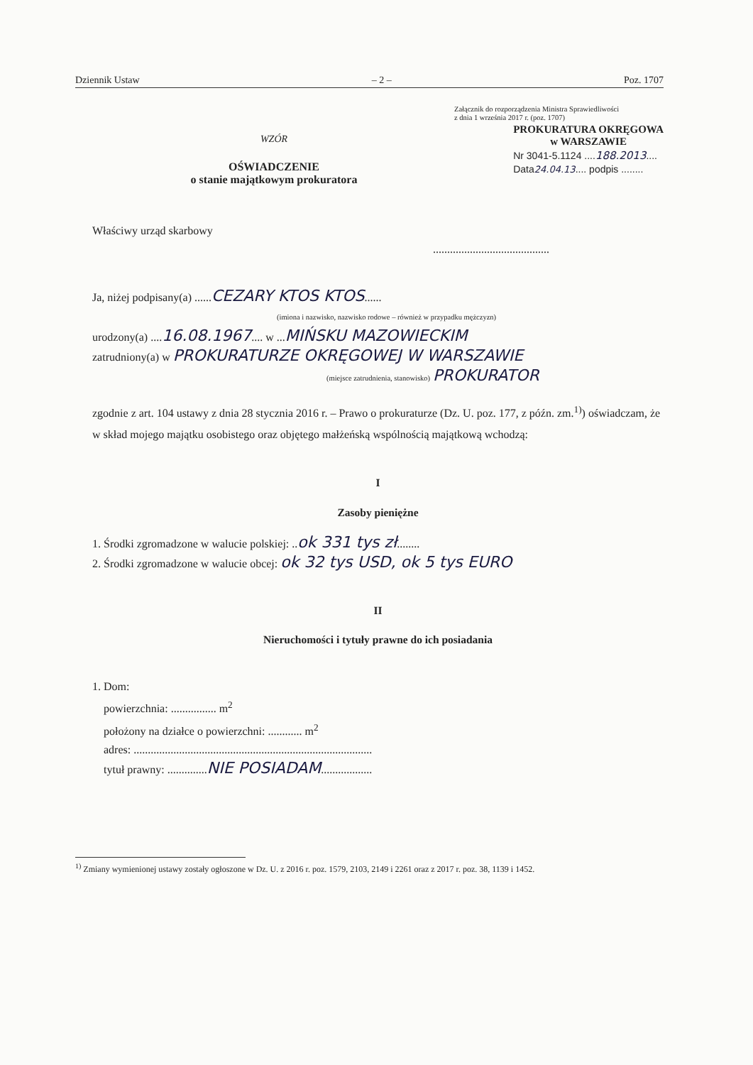Dziennik Ustaw – 2 – Poz. 1707
Załącznik do rozporządzenia Ministra Sprawiedliwości
z dnia 1 września 2017 r. (poz. 1707)
WZÓR
OŚWIADCZENIE
o stanie majątkowym prokuratora
PROKURATURA OKRĘGOWA
w WARSZAWIE
Nr 3041-5.1124 ....188.2013....
Data24.04.13.... podpis ........
Właściwy urząd skarbowy
.........................................
Ja, niżej podpisany(a) ......CEZARY KTOS KTOS......
(imiona i nazwisko, nazwisko rodowe – również w przypadku mężczyzn)
urodzony(a) ....16.08.1967.... w ...MIŃSKU MAZOWIECKIM
zatrudniony(a) w PROKURATURZE OKRĘGOWEJ W WARSZAWIE
(miejsce zatrudnienia, stanowisko) PROKURATOR
zgodnie z art. 104 ustawy z dnia 28 stycznia 2016 r. – Prawo o prokuraturze (Dz. U. poz. 177, z późn. zm.<sup>1)</sup>) oświadczam, że w skład mojego majątku osobistego oraz objętego małżeńską wspólnością majątkową wchodzą:
I
Zasoby pieniężne
1. Środki zgromadzone w walucie polskiej: ..ok 331 tys zł........
2. Środki zgromadzone w walucie obcej: ok 32 tys USD, ok 5 tys EURO
II
Nieruchomości i tytuły prawne do ich posiadania
1. Dom:
powierzchnia: ................ m<sup>2</sup>
położony na działce o powierzchni: ............ m<sup>2</sup>
adres: ....................................................................................
tytuł prawny: ..............NIE POSIADAM..................
<sup>1)</sup> Zmiany wymienionej ustawy zostały ogłoszone w Dz. U. z 2016 r. poz. 1579, 2103, 2149 i 2261 oraz z 2017 r. poz. 38, 1139 i 1452.